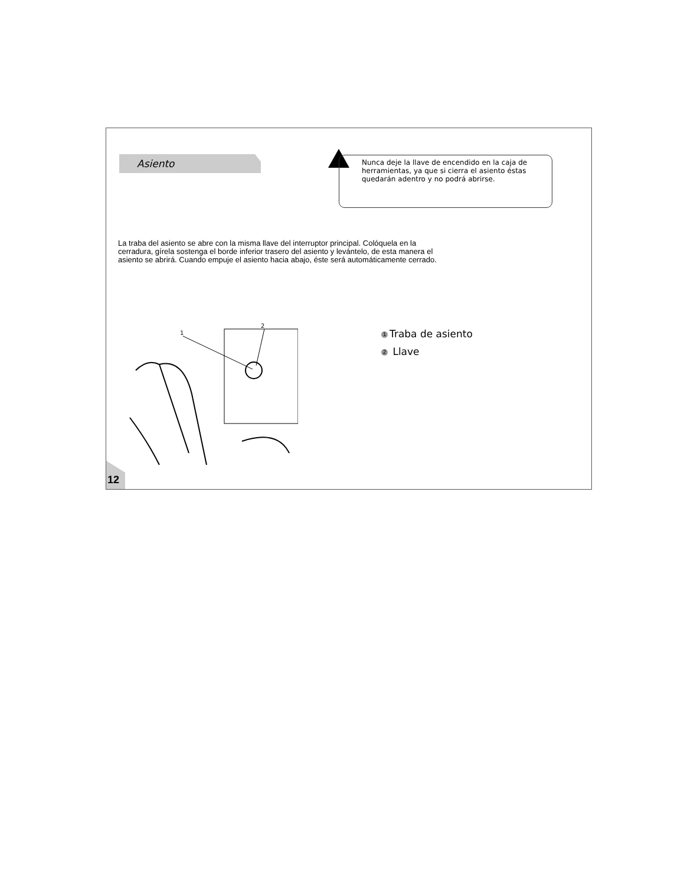Asiento
Nunca deje la llave de encendido en la caja de herramientas, ya que si cierra el asiento éstas quedarán adentro y no podrá abrirse.
La traba del asiento se abre con la misma llave del interruptor principal. Colóquela en la cerradura, gírela sostenga el borde inferior trasero del asiento y levántelo, de esta manera el asiento se abrirá. Cuando empuje el asiento hacia abajo, éste será automáticamente cerrado.
1
2
1 Traba de asiento
2 Llave
12